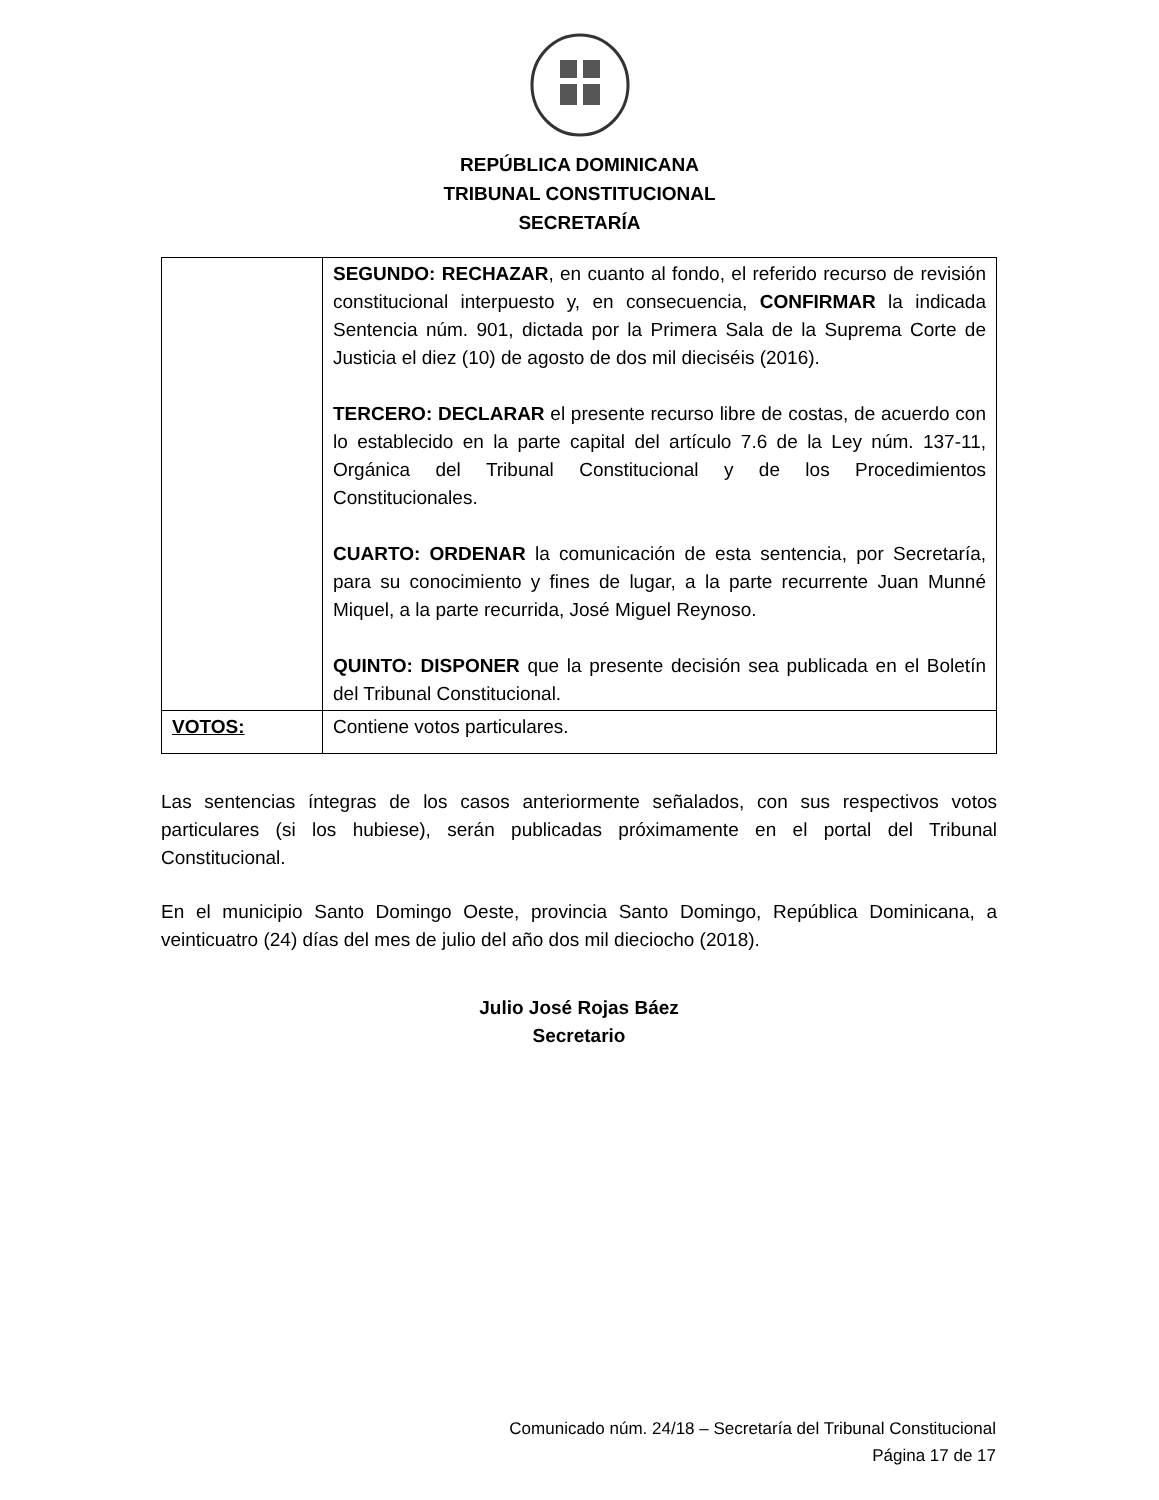REPÚBLICA DOMINICANA
TRIBUNAL CONSTITUCIONAL
SECRETARÍA
| | SEGUNDO: RECHAZAR , en cuanto al fondo, el referido recurso de revisión constitucional interpuesto y, en consecuencia, CONFIRMAR la indicada Sentencia núm. 901, dictada por la Primera Sala de la Suprema Corte de Justicia el diez (10) de agosto de dos mil dieciséis (2016). TERCERO: DECLARAR el presente recurso libre de costas, de acuerdo con lo establecido en la parte capital del artículo 7.6 de la Ley núm. 137-11, Orgánica del Tribunal Constitucional y de los Procedimientos Constitucionales. CUARTO: ORDENAR la comunicación de esta sentencia, por Secretaría, para su conocimiento y fines de lugar, a la parte recurrente Juan Munné Miquel, a la parte recurrida, José Miguel Reynoso. QUINTO: DISPONER que la presente decisión sea publicada en el Boletín del Tribunal Constitucional. |
| VOTOS: | Contiene votos particulares. |
Las sentencias íntegras de los casos anteriormente señalados, con sus respectivos votos particulares (si los hubiese), serán publicadas próximamente en el portal del Tribunal Constitucional.
En el municipio Santo Domingo Oeste, provincia Santo Domingo, República Dominicana, a veinticuatro (24) días del mes de julio del año dos mil dieciocho (2018).
Julio José Rojas Báez
Secretario
Comunicado núm. 24/18 – Secretaría del Tribunal Constitucional
Página 17 de 17